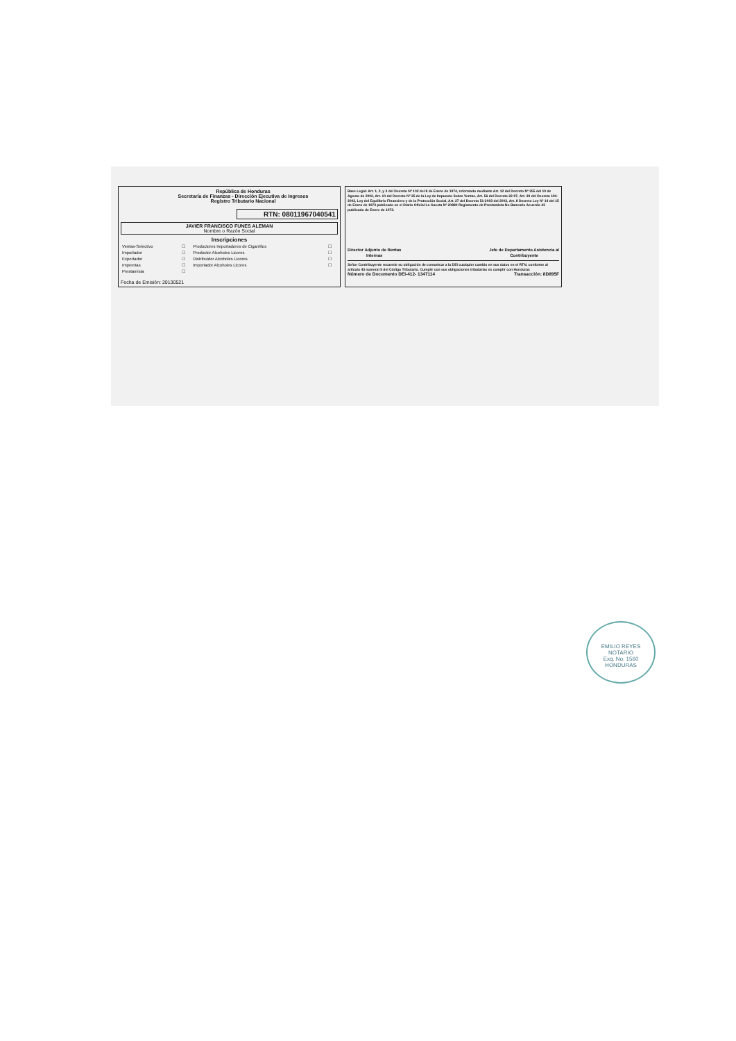República de Honduras
Secretaría de Finanzas - Dirección Ejecutiva de Ingresos
Registro Tributario Nacional
RTN: 08011967040541
JAVIER FRANCISCO FUNES ALEMAN
Nombre o Razón Social
Inscripciones
| Ventas-Selectivo | ☐ | Productores Importadores de Cigarrillos | ☐ |
| Importador | ☐ | Productor Alcoholes Licores | ☐ |
| Exportador | ☐ | Distribuidor Alcoholes Licores | ☐ |
| Imprentas | ☐ | Importador Alcoholes Licores | ☐ |
| Prestamista | ☐ | | |
Fecha de Emisión: 20130521
Base Legal: Art. 1, 2, y 3 del Decreto Nº 102 del 8 de Enero de 1974, reformado mediante Art. 12 del Decreto Nº 255 del 10 de Agosto de 2002, Art. 10 del Decreto Nº 25 de la Ley de Impuesto Sobre Ventas, Art. 56 del Decreto 22-97, Art. 39 del Decreto 194-2002, Ley del Equilibrio Financiero y de la Protección Social, Art. 27 del Decreto 51-2003 del 2003, Art. 8 Decreto Ley Nº 14 del 15 de Enero de 1973 publicado en el Diario Oficial La Gaceta Nº 20880 Reglamento de Prestamista No Bancario Acuerdo 43 publicado de Enero de 1973.
Director Adjunto de Rentas
Internas Jefe de Departamento Asistencia al
Contribuyente
Señor Contribuyente recuerde su obligación de comunicar a la DEI cualquier cambio en sus datos en el RTN, conforme al artículo 43 numeral 5 del Código Tributario. Cumplir con sus obligaciones tributarias es cumplir con Honduras
Número de Documento DEI-412- 1347114 Transacción: 8D895F
EMILIO REYES
NOTARIO
Exq. No. 1560
HONDURAS